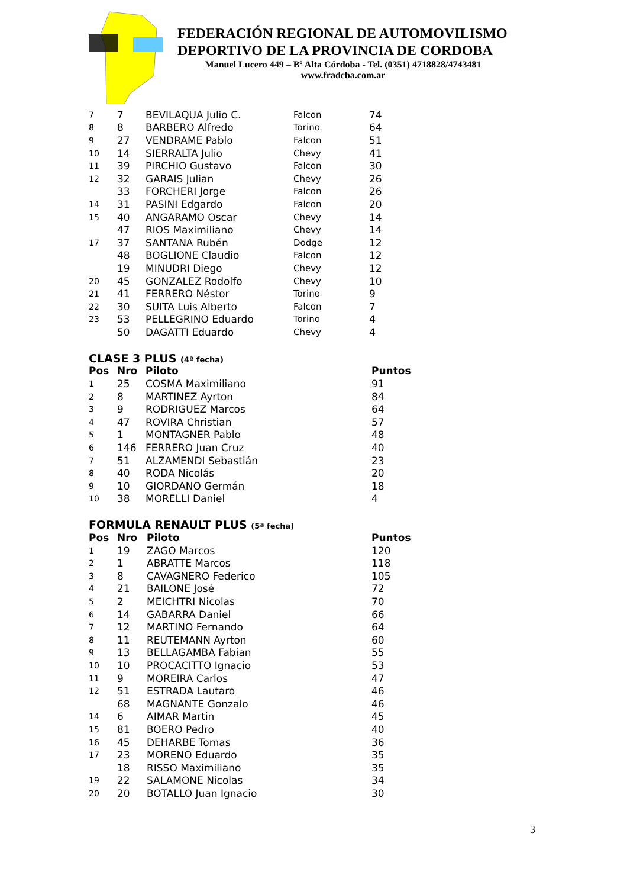FEDERACIÓN REGIONAL DE AUTOMOVILISMO
DEPORTIVO DE LA PROVINCIA DE CORDOBA
Manuel Lucero 449 – Bº Alta Córdoba - Tel. (0351) 4718828/4743481
www.fradcba.com.ar
| 7 | 7 | BEVILAQUA Julio C. | Falcon | 74 |
| 8 | 8 | BARBERO Alfredo | Torino | 64 |
| 9 | 27 | VENDRAME Pablo | Falcon | 51 |
| 10 | 14 | SIERRALTA Julio | Chevy | 41 |
| 11 | 39 | PIRCHIO Gustavo | Falcon | 30 |
| 12 | 32 | GARAIS Julian | Chevy | 26 |
| | 33 | FORCHERI Jorge | Falcon | 26 |
| 14 | 31 | PASINI Edgardo | Falcon | 20 |
| 15 | 40 | ANGARAMO Oscar | Chevy | 14 |
| | 47 | RIOS Maximiliano | Chevy | 14 |
| 17 | 37 | SANTANA Rubén | Dodge | 12 |
| | 48 | BOGLIONE Claudio | Falcon | 12 |
| | 19 | MINUDRI Diego | Chevy | 12 |
| 20 | 45 | GONZALEZ Rodolfo | Chevy | 10 |
| 21 | 41 | FERRERO Néstor | Torino | 9 |
| 22 | 30 | SUITA Luis Alberto | Falcon | 7 |
| 23 | 53 | PELLEGRINO Eduardo | Torino | 4 |
| | 50 | DAGATTI Eduardo | Chevy | 4 |
CLASE 3 PLUS (4ª fecha)
| Pos | Nro | Piloto | Puntos |
| --- | --- | --- | --- |
| 1 | 25 | COSMA Maximiliano | 91 |
| 2 | 8 | MARTINEZ Ayrton | 84 |
| 3 | 9 | RODRIGUEZ Marcos | 64 |
| 4 | 47 | ROVIRA Christian | 57 |
| 5 | 1 | MONTAGNER Pablo | 48 |
| 6 | 146 | FERRERO Juan Cruz | 40 |
| 7 | 51 | ALZAMENDI Sebastián | 23 |
| 8 | 40 | RODA Nicolás | 20 |
| 9 | 10 | GIORDANO Germán | 18 |
| 10 | 38 | MORELLI Daniel | 4 |
FORMULA RENAULT PLUS (5ª fecha)
| Pos | Nro | Piloto | Puntos |
| --- | --- | --- | --- |
| 1 | 19 | ZAGO Marcos | 120 |
| 2 | 1 | ABRATTE Marcos | 118 |
| 3 | 8 | CAVAGNERO Federico | 105 |
| 4 | 21 | BAILONE José | 72 |
| 5 | 2 | MEICHTRI Nicolas | 70 |
| 6 | 14 | GABARRA Daniel | 66 |
| 7 | 12 | MARTINO Fernando | 64 |
| 8 | 11 | REUTEMANN Ayrton | 60 |
| 9 | 13 | BELLAGAMBA Fabian | 55 |
| 10 | 10 | PROCACITTO Ignacio | 53 |
| 11 | 9 | MOREIRA Carlos | 47 |
| 12 | 51 | ESTRADA Lautaro | 46 |
| | 68 | MAGNANTE Gonzalo | 46 |
| 14 | 6 | AIMAR Martin | 45 |
| 15 | 81 | BOERO Pedro | 40 |
| 16 | 45 | DEHARBE Tomas | 36 |
| 17 | 23 | MORENO Eduardo | 35 |
| | 18 | RISSO Maximiliano | 35 |
| 19 | 22 | SALAMONE Nicolas | 34 |
| 20 | 20 | BOTALLO Juan Ignacio | 30 |
3